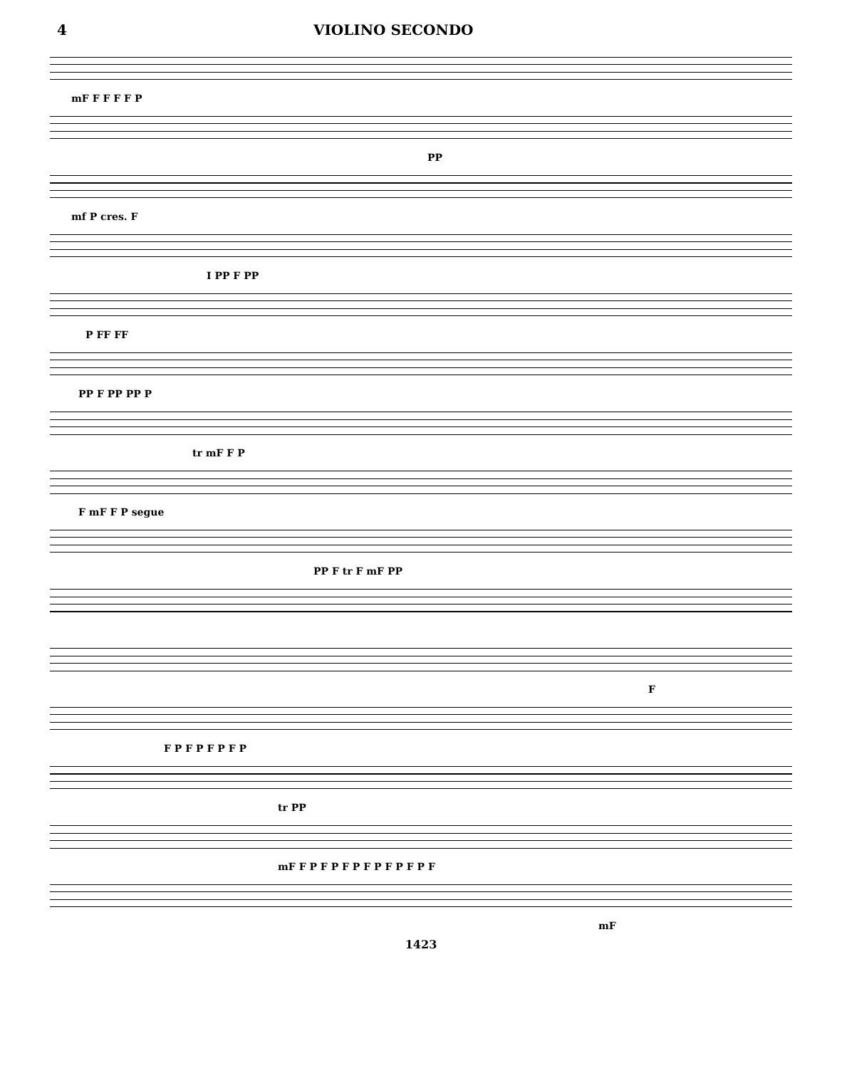4 VIOLINO SECONDO
mF F F F F P
PP
mf P cres. F
I PP F PP
P FF FF
PP F PP PP P
tr mF F P
F mF F P segue
PP F tr F mF PP
F
F P F P F P F P
tr PP
mF F P F P F P F P F P F P F
mF
1423